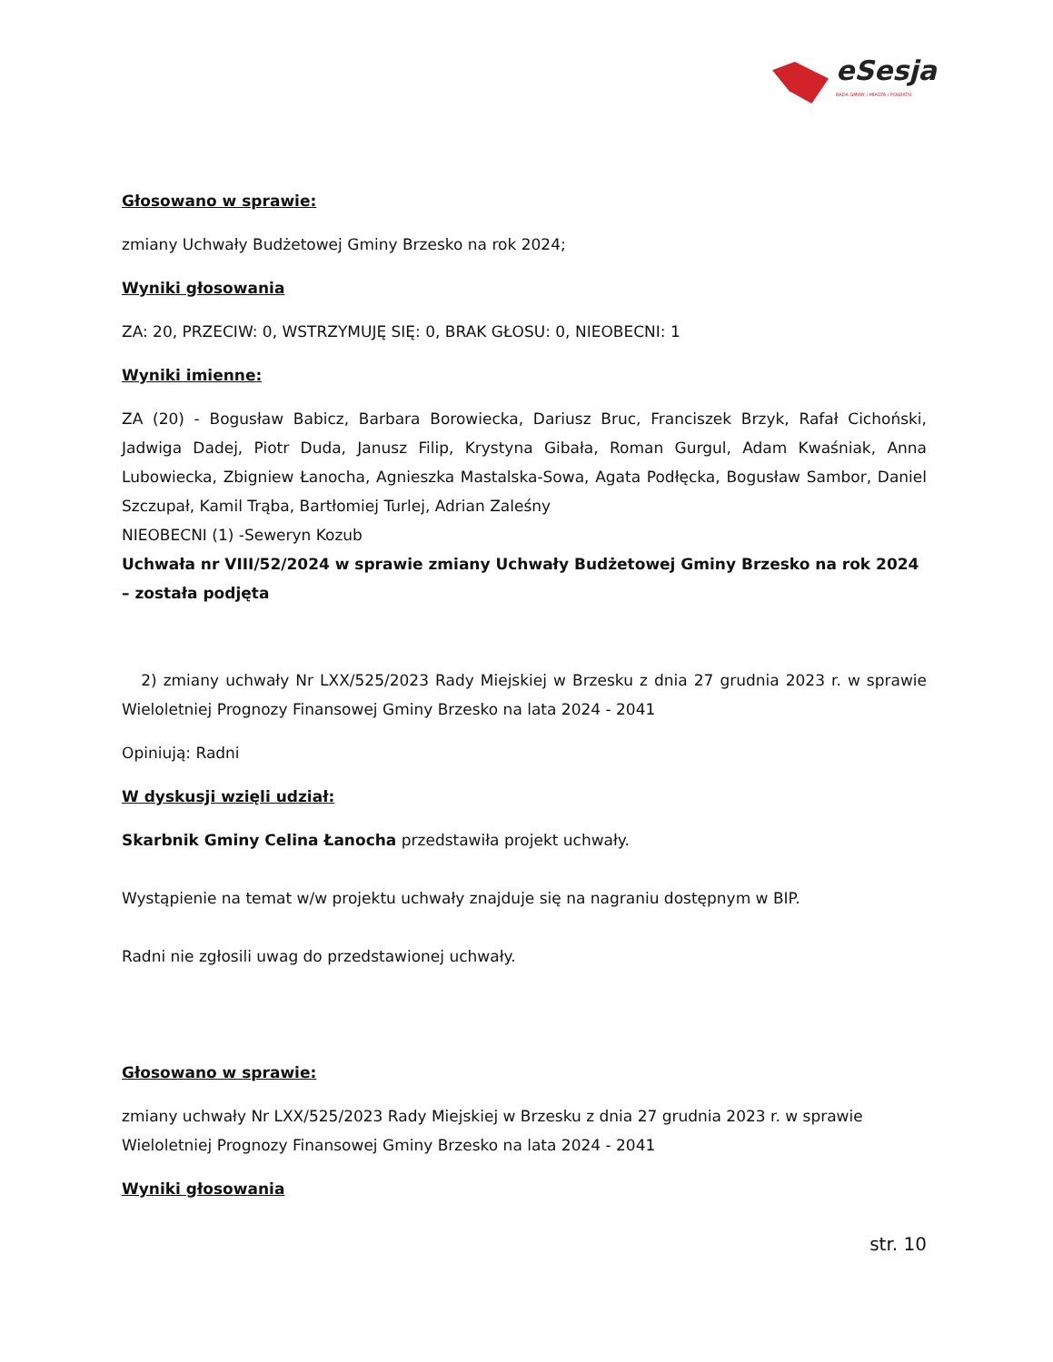eSesja
RADA GMINY / MIASTA / POWIATU
Głosowano w sprawie:
zmiany Uchwały Budżetowej Gminy Brzesko na rok 2024;
Wyniki głosowania
ZA: 20, PRZECIW: 0, WSTRZYMUJĘ SIĘ: 0, BRAK GŁOSU: 0, NIEOBECNI: 1
Wyniki imienne:
ZA (20) - Bogusław Babicz, Barbara Borowiecka, Dariusz Bruc, Franciszek Brzyk, Rafał Cichoński, Jadwiga Dadej, Piotr Duda, Janusz Filip, Krystyna Gibała, Roman Gurgul, Adam Kwaśniak, Anna Lubowiecka, Zbigniew Łanocha, Agnieszka Mastalska-Sowa, Agata Podłęcka, Bogusław Sambor, Daniel Szczupał, Kamil Trąba, Bartłomiej Turlej, Adrian Zaleśny
NIEOBECNI (1) -Seweryn Kozub
Uchwała nr VIII/52/2024 w sprawie zmiany Uchwały Budżetowej Gminy Brzesko na rok 2024 – została podjęta
2) zmiany uchwały Nr LXX/525/2023 Rady Miejskiej w Brzesku z dnia 27 grudnia 2023 r. w sprawie Wieloletniej Prognozy Finansowej Gminy Brzesko na lata 2024 - 2041
Opiniują: Radni
W dyskusji wzięli udział:
Skarbnik Gminy Celina Łanocha przedstawiła projekt uchwały.
Wystąpienie na temat w/w projektu uchwały znajduje się na nagraniu dostępnym w BIP.
Radni nie zgłosili uwag do przedstawionej uchwały.
Głosowano w sprawie:
zmiany uchwały Nr LXX/525/2023 Rady Miejskiej w Brzesku z dnia 27 grudnia 2023 r. w sprawie Wieloletniej Prognozy Finansowej Gminy Brzesko na lata 2024 - 2041
Wyniki głosowania
str. 10